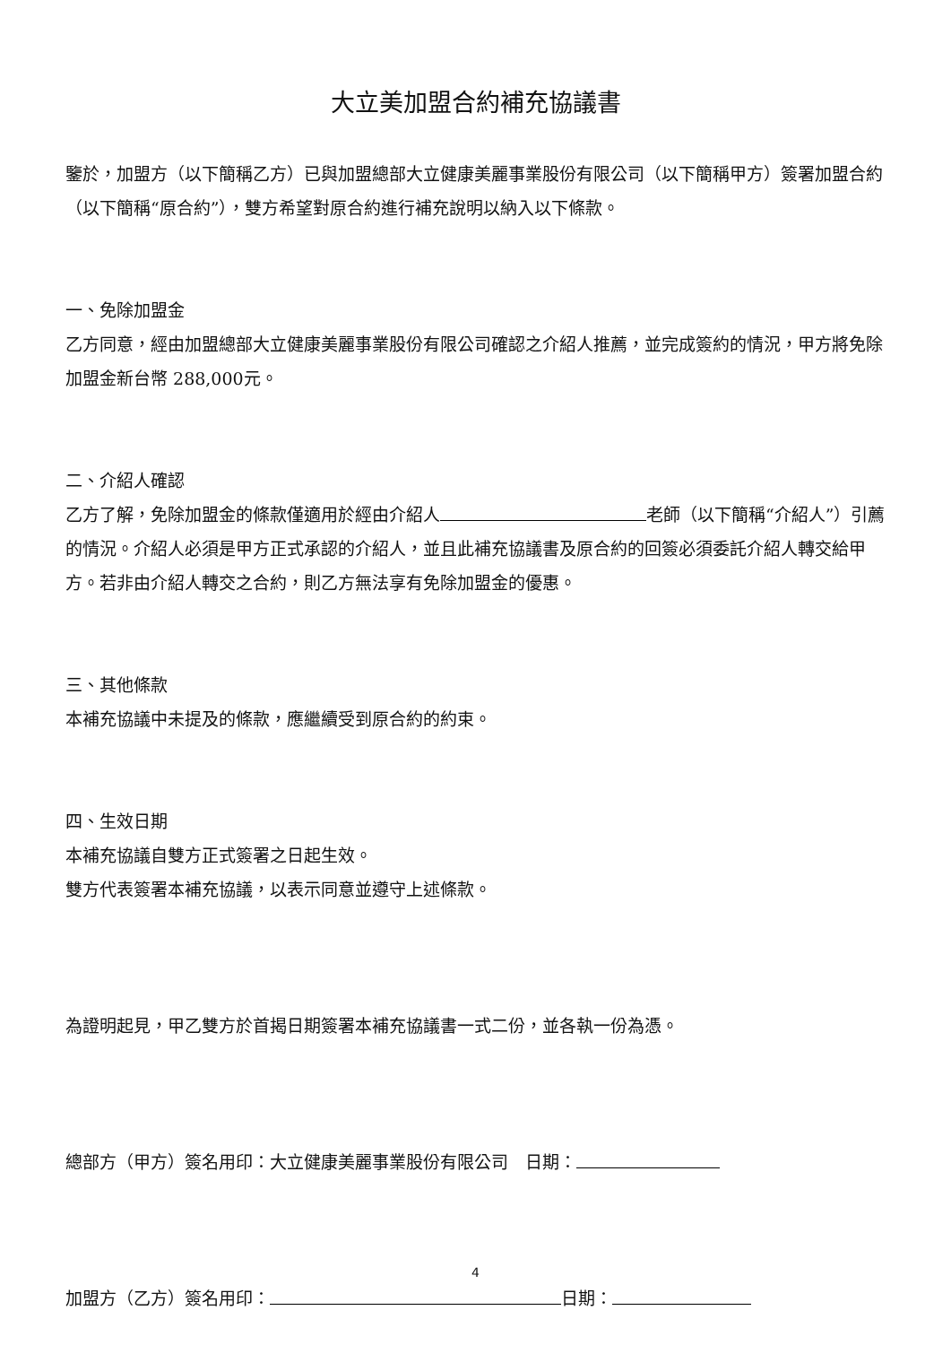大立美加盟合約補充協議書
鑒於，加盟方（以下簡稱乙方）已與加盟總部大立健康美麗事業股份有限公司（以下簡稱甲方）簽署加盟合約（以下簡稱“原合約”），雙方希望對原合約進行補充說明以納入以下條款。
一、免除加盟金
乙方同意，經由加盟總部大立健康美麗事業股份有限公司確認之介紹人推薦，並完成簽約的情況，甲方將免除加盟金新台幣 288,000元。
二、介紹人確認
乙方了解，免除加盟金的條款僅適用於經由介紹人 老師（以下簡稱“介紹人”）引薦的情況。介紹人必須是甲方正式承認的介紹人，並且此補充協議書及原合約的回簽必須委託介紹人轉交給甲方。若非由介紹人轉交之合約，則乙方無法享有免除加盟金的優惠。
三、其他條款
本補充協議中未提及的條款，應繼續受到原合約的約束。
四、生效日期
本補充協議自雙方正式簽署之日起生效。
雙方代表簽署本補充協議，以表示同意並遵守上述條款。
為證明起見，甲乙雙方於首揭日期簽署本補充協議書一式二份，並各執一份為憑。
總部方（甲方）簽名用印：大立健康美麗事業股份有限公司　日期：
加盟方（乙方）簽名用印： 日期：
4